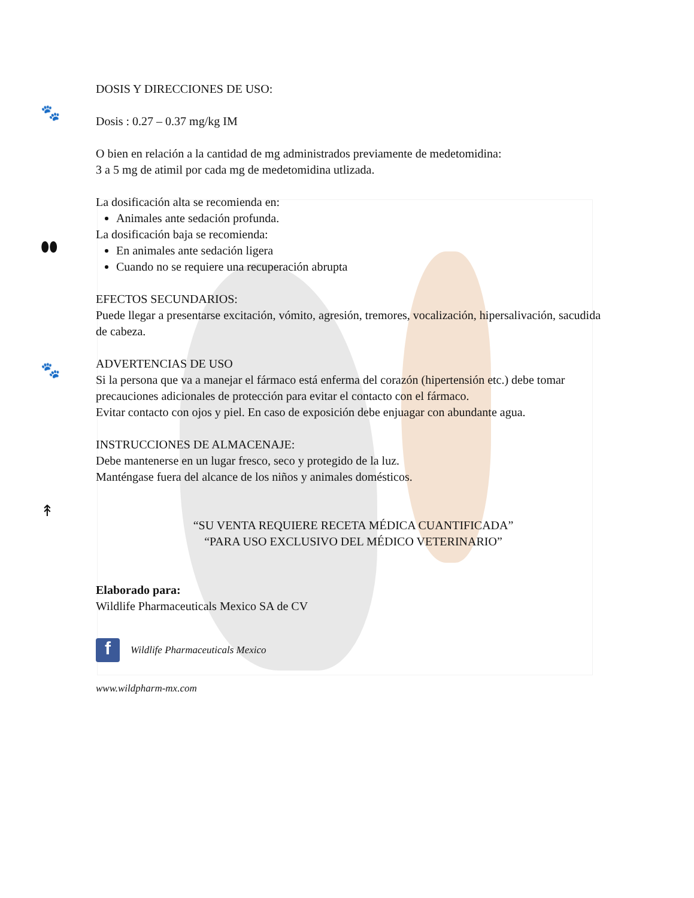🐾
⬮⬮
🐾
↟
DOSIS Y DIRECCIONES DE USO:
Dosis : 0.27 – 0.37 mg/kg IM
O bien en relación a la cantidad de mg administrados previamente de medetomidina:
3 a 5 mg de atimil por cada mg de medetomidina utlizada.
La dosificación alta se recomienda en:
Animales ante sedación profunda.
La dosificación baja se recomienda:
En animales ante sedación ligera
Cuando no se requiere una recuperación abrupta
EFECTOS SECUNDARIOS:
Puede llegar a presentarse excitación, vómito, agresión, tremores, vocalización, hipersalivación, sacudida de cabeza.
ADVERTENCIAS DE USO
Si la persona que va a manejar el fármaco está enferma del corazón (hipertensión etc.) debe tomar precauciones adicionales de protección para evitar el contacto con el fármaco.
Evitar contacto con ojos y piel. En caso de exposición debe enjuagar con abundante agua.
INSTRUCCIONES DE ALMACENAJE:
Debe mantenerse en un lugar fresco, seco y protegido de la luz.
Manténgase fuera del alcance de los niños y animales domésticos.
“SU VENTA REQUIERE RECETA MÉDICA CUANTIFICADA”
“PARA USO EXCLUSIVO DEL MÉDICO VETERINARIO”
Elaborado para:
Wildlife Pharmaceuticals Mexico SA de CV
f Wildlife Pharmaceuticals Mexico
www.wildpharm-mx.com